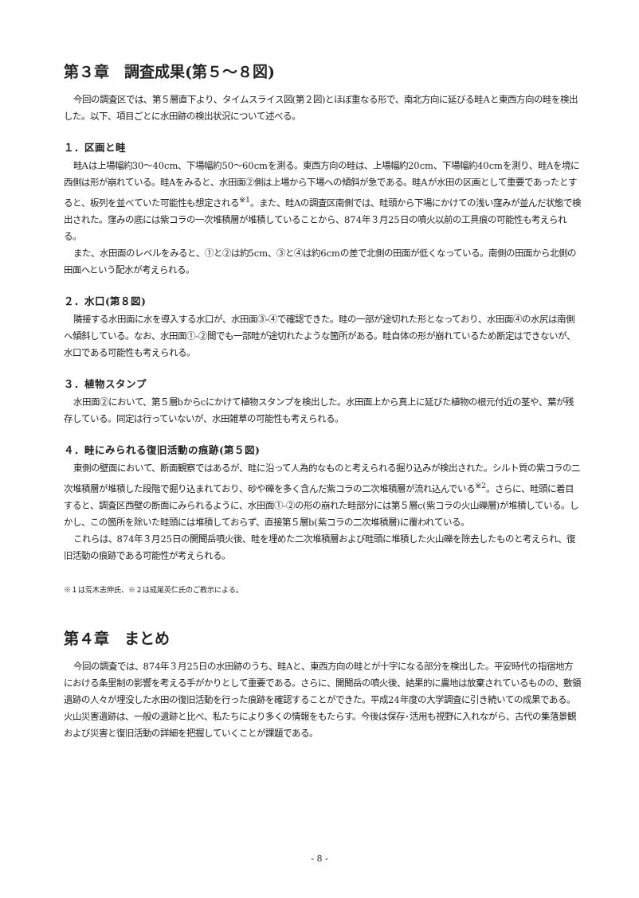第３章　調査成果(第５～８図)
今回の調査区では、第５層直下より、タイムスライス図(第２図)とほぼ重なる形で、南北方向に延びる畦Aと東西方向の畦を検出した。以下、項目ごとに水田跡の検出状況について述べる。
１．区画と畦
畦Aは上場幅約30～40cm、下場幅約50～60cmを測る。東西方向の畦は、上場幅約20cm、下場幅約40cmを測り、畦Aを境に西側は形が崩れている。畦Aをみると、水田面②側は上場から下場への傾斜が急である。畦Aが水田の区画として重要であったとすると、板列を並べていた可能性も想定される<sup>※1</sup>。また、畦Aの調査区南側では、畦頭から下場にかけての浅い窪みが並んだ状態で検出された。窪みの底には紫コラの一次堆積層が堆積していることから、874年３月25日の噴火以前の工具痕の可能性も考えられる。
また、水田面のレベルをみると、①と②は約5cm、③と④は約6cmの差で北側の田面が低くなっている。南側の田面から北側の田面へという配水が考えられる。
２．水口(第８図)
隣接する水田面に水を導入する水口が、水田面③-④で確認できた。畦の一部が途切れた形となっており、水田面④の水尻は南側へ傾斜している。なお、水田面①-②間でも一部畦が途切れたような箇所がある。畦自体の形が崩れているため断定はできないが、水口である可能性も考えられる。
３．植物スタンプ
水田面②において、第５層bからcにかけて植物スタンプを検出した。水田面上から真上に延びた植物の根元付近の茎や、葉が残存している。同定は行っていないが、水田雑草の可能性も考えられる。
４．畦にみられる復旧活動の痕跡(第５図)
東側の壁面において、断面観察ではあるが、畦に沿って人為的なものと考えられる掘り込みが検出された。シルト質の紫コラの二次堆積層が堆積した段階で掘り込まれており、砂や礫を多く含んだ紫コラの二次堆積層が流れ込んでいる<sup>※2</sup>。さらに、畦頭に着目すると、調査区西壁の断面にみられるように、水田面①-②の形の崩れた畦部分には第５層c(紫コラの火山礫層)が堆積している。しかし、この箇所を除いた畦頭には堆積しておらず、直接第５層b(紫コラの二次堆積層)に覆われている。
これらは、874年３月25日の開聞岳噴火後、畦を埋めた二次堆積層および畦頭に堆積した火山礫を除去したものと考えられ、復旧活動の痕跡である可能性が考えられる。
※１は荒木志伸氏、※２は成尾英仁氏のご教示による。
第４章　まとめ
今回の調査では、874年３月25日の水田跡のうち、畦Aと、東西方向の畦とが十字になる部分を検出した。平安時代の指宿地方における条里制の影響を考える手がかりとして重要である。さらに、開聞岳の噴火後、結果的に農地は放棄されているものの、敷領遺跡の人々が埋没した水田の復旧活動を行った痕跡を確認することができた。平成24年度の大学調査に引き続いての成果である。火山災害遺跡は、一般の遺跡と比べ、私たちにより多くの情報をもたらす。今後は保存･活用も視野に入れながら、古代の集落景観および災害と復旧活動の詳細を把握していくことが課題である。
- 8 -